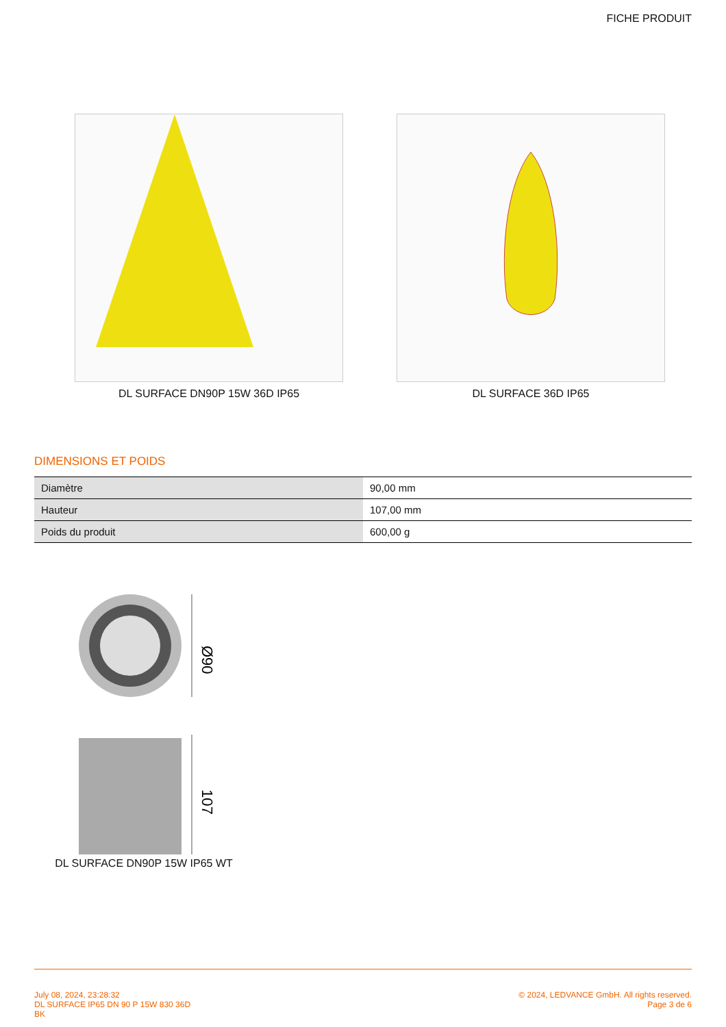FICHE PRODUIT
DL SURFACE DN90P 15W 36D IP65 DL SURFACE 36D IP65
DIMENSIONS ET POIDS
| Diamètre | 90,00 mm |
| Hauteur | 107,00 mm |
| Poids du produit | 600,00 g |
Ø90
107
DL SURFACE DN90P 15W IP65 WT
July 08, 2024, 23:28:32
DL SURFACE IP65 DN 90 P 15W 830 36D
BK
© 2024, LEDVANCE GmbH. All rights reserved.
Page 3 de 6